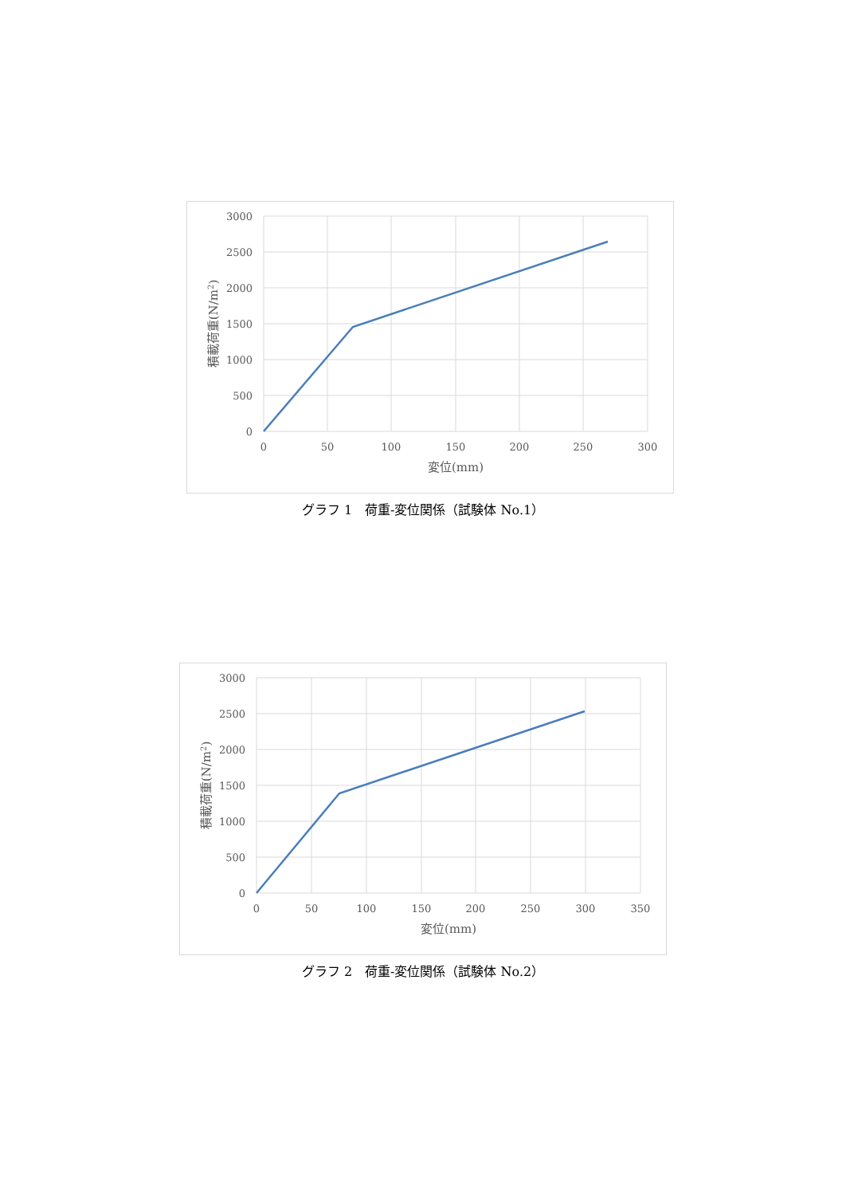3000
2500
2000
1500
1000
500
0
0
50
100
150
200
250
300
変位(mm)
積載荷重(N/m2)
グラフ 1　荷重-変位関係（試験体 No.1）
3000
2500
2000
1500
1000
500
0
0
50
100
150
200
250
300
350
変位(mm)
積載荷重(N/m2)
グラフ 2　荷重-変位関係（試験体 No.2）